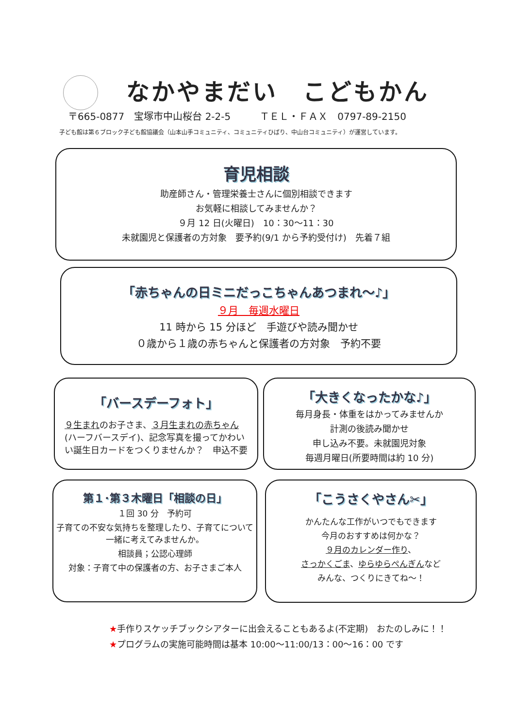なかやまだい　こどもかん
〒665-0877　宝塚市中山桜台 2-2-5　　　ＴＥＬ・ＦＡＸ　0797-89-2150
子ども館は第６ブロック子ども館協議会（山本山手コミュニティ、コミュニティひばり、中山台コミュニティ）が運営しています。
育児相談
助産師さん・管理栄養士さんに個別相談できます
お気軽に相談してみませんか？
９月 12 日(火曜日)　10：30～11：30
未就園児と保護者の方対象　要予約(9/1 から予約受付け)　先着７組
「赤ちゃんの日ミニだっこちゃんあつまれ～♪」
９月　毎週水曜日
11 時から 15 分ほど　手遊びや読み聞かせ
０歳から１歳の赤ちゃんと保護者の方対象　予約不要
「バースデーフォト」
９生まれのお子さま、３月生まれの赤ちゃん(ハーフバースデイ)、記念写真を撮ってかわいい誕生日カードをつくりませんか？　申込不要
「大きくなったかな♪」
毎月身長・体重をはかってみませんか
計測の後読み聞かせ
申し込み不要。未就園児対象
毎週月曜日(所要時間は約 10 分)
第１･第３木曜日「相談の日」
１回 30 分　予約可
子育ての不安な気持ちを整理したり、子育てについて一緒に考えてみませんか。
相談員；公認心理師
対象：子育て中の保護者の方、お子さまご本人
「こうさくやさん✂」
かんたんな工作がいつでもできます
今月のおすすめは何かな？
９月のカレンダー作り、
さっかくごま、ゆらゆらぺんぎんなど
みんな、つくりにきてね～！
★手作りスケッチブックシアターに出会えることもあるよ(不定期)　おたのしみに！！
★プログラムの実施可能時間は基本 10:00～11:00/13：00～16：00 です